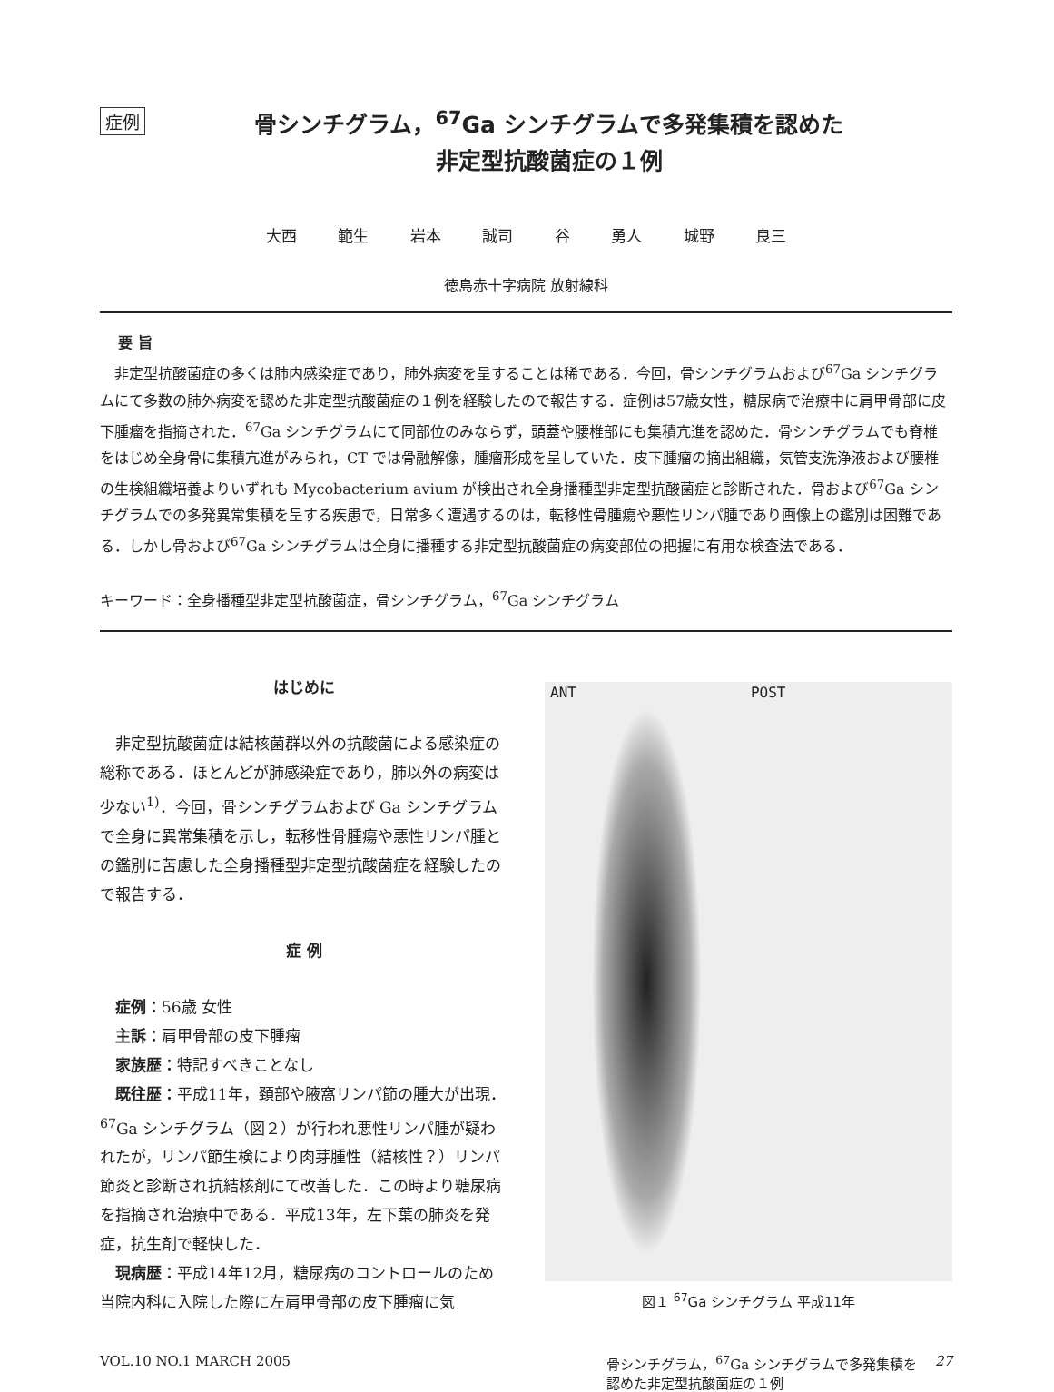症例
骨シンチグラム，<sup>67</sup>Ga シンチグラムで多発集積を認めた
非定型抗酸菌症の１例
大西 範生 岩本 誠司 谷 勇人 城野 良三
徳島赤十字病院 放射線科
要 旨
非定型抗酸菌症の多くは肺内感染症であり，肺外病変を呈することは稀である．今回，骨シンチグラムおよび<sup>67</sup>Ga シンチグラムにて多数の肺外病変を認めた非定型抗酸菌症の１例を経験したので報告する．症例は57歳女性，糖尿病で治療中に肩甲骨部に皮下腫瘤を指摘された．<sup>67</sup>Ga シンチグラムにて同部位のみならず，頭蓋や腰椎部にも集積亢進を認めた．骨シンチグラムでも脊椎をはじめ全身骨に集積亢進がみられ，CT では骨融解像，腫瘤形成を呈していた．皮下腫瘤の摘出組織，気管支洗浄液および腰椎の生検組織培養よりいずれも Mycobacterium avium が検出され全身播種型非定型抗酸菌症と診断された．骨および<sup>67</sup>Ga シンチグラムでの多発異常集積を呈する疾患で，日常多く遭遇するのは，転移性骨腫瘍や悪性リンパ腫であり画像上の鑑別は困難である．しかし骨および<sup>67</sup>Ga シンチグラムは全身に播種する非定型抗酸菌症の病変部位の把握に有用な検査法である．
キーワード：全身播種型非定型抗酸菌症，骨シンチグラム，<sup>67</sup>Ga シンチグラム
はじめに
非定型抗酸菌症は結核菌群以外の抗酸菌による感染症の総称である．ほとんどが肺感染症であり，肺以外の病変は少ない<sup>1)</sup>．今回，骨シンチグラムおよび Ga シンチグラムで全身に異常集積を示し，転移性骨腫瘍や悪性リンパ腫との鑑別に苦慮した全身播種型非定型抗酸菌症を経験したので報告する．
症 例
症例：56歳 女性
主訴：肩甲骨部の皮下腫瘤
家族歴：特記すべきことなし
既往歴：平成11年，頚部や腋窩リンパ節の腫大が出現．<sup>67</sup>Ga シンチグラム（図２）が行われ悪性リンパ腫が疑われたが，リンパ節生検により肉芽腫性（結核性？）リンパ節炎と診断され抗結核剤にて改善した．この時より糖尿病を指摘され治療中である．平成13年，左下葉の肺炎を発症，抗生剤で軽快した．
現病歴：平成14年12月，糖尿病のコントロールのため当院内科に入院した際に左肩甲骨部の皮下腫瘤に気
ANT POST
図１ <sup>67</sup>Ga シンチグラム 平成11年
VOL.10 NO.1 MARCH 2005 骨シンチグラム，<sup>67</sup>Ga シンチグラムで多発集積を
認めた非定型抗酸菌症の１例 27